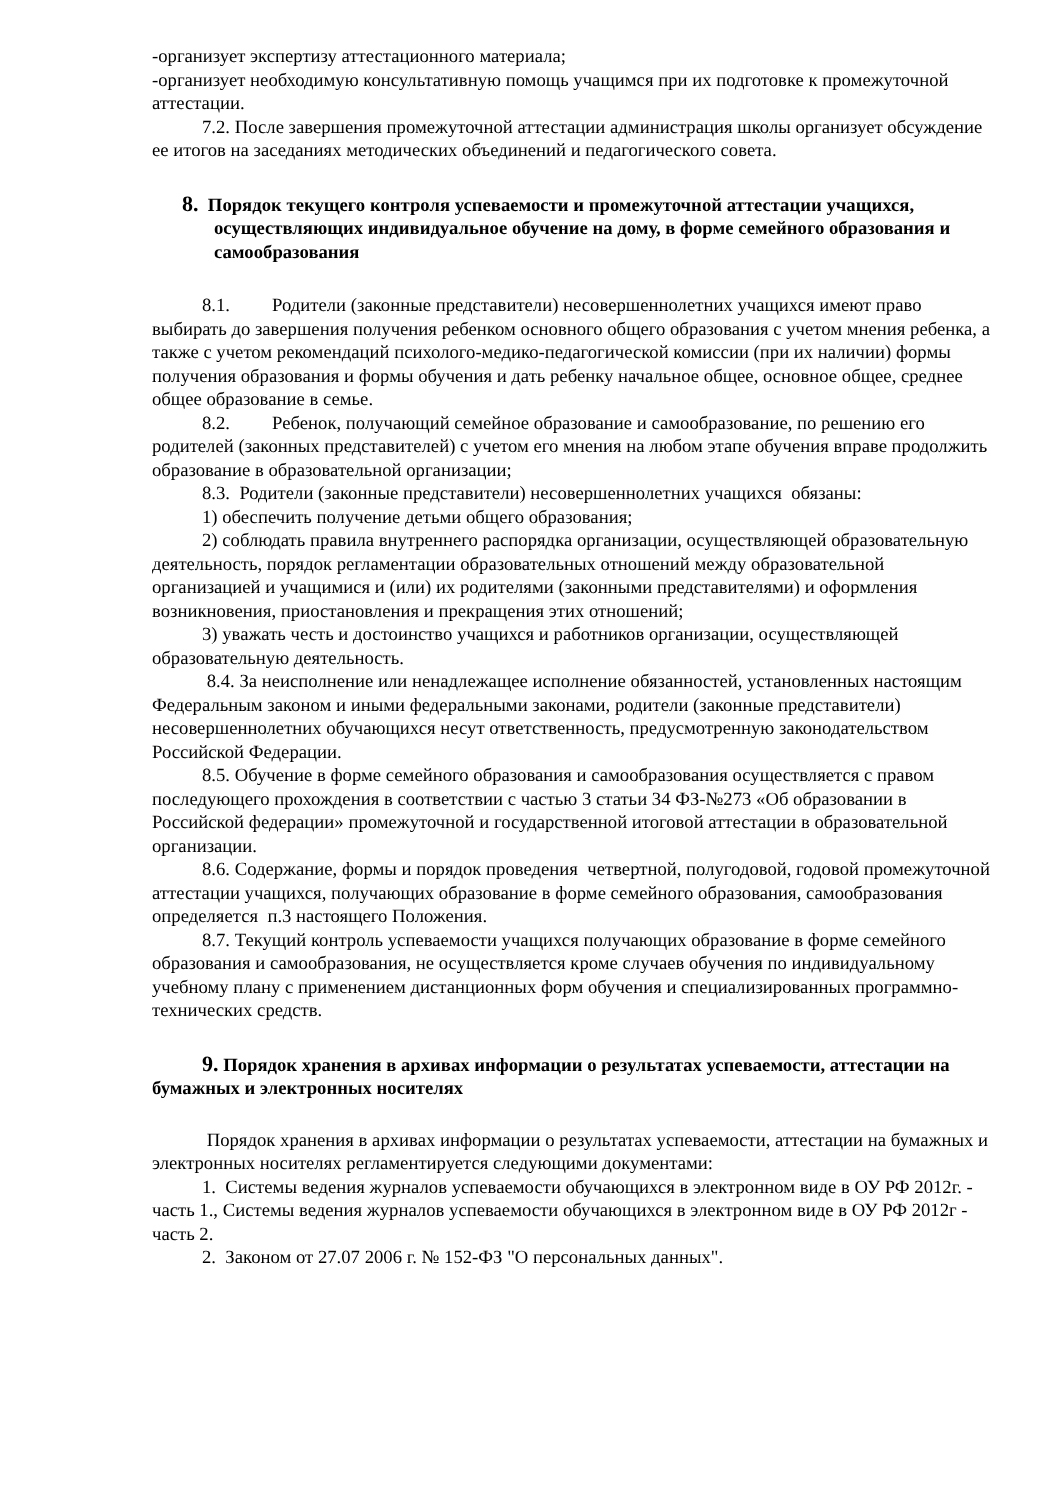-организует экспертизу аттестационного материала;
-организует необходимую консультативную помощь учащимся при их подготовке к промежуточной аттестации.
7.2. После завершения промежуточной аттестации администрация школы организует обсуждение ее итогов на заседаниях методических объединений и педагогического совета.
8. Порядок текущего контроля успеваемости и промежуточной аттестации учащихся, осуществляющих индивидуальное обучение на дому, в форме семейного образования и самообразования
8.1. Родители (законные представители) несовершеннолетних учащихся имеют право выбирать до завершения получения ребенком основного общего образования с учетом мнения ребенка, а также с учетом рекомендаций психолого-медико-педагогической комиссии (при их наличии) формы получения образования и формы обучения и дать ребенку начальное общее, основное общее, среднее общее образование в семье.
8.2. Ребенок, получающий семейное образование и самообразование, по решению его родителей (законных представителей) с учетом его мнения на любом этапе обучения вправе продолжить образование в образовательной организации;
8.3. Родители (законные представители) несовершеннолетних учащихся обязаны:
1) обеспечить получение детьми общего образования;
2) соблюдать правила внутреннего распорядка организации, осуществляющей образовательную деятельность, порядок регламентации образовательных отношений между образовательной организацией и учащимися и (или) их родителями (законными представителями) и оформления возникновения, приостановления и прекращения этих отношений;
3) уважать честь и достоинство учащихся и работников организации, осуществляющей образовательную деятельность.
8.4. За неисполнение или ненадлежащее исполнение обязанностей, установленных настоящим Федеральным законом и иными федеральными законами, родители (законные представители) несовершеннолетних обучающихся несут ответственность, предусмотренную законодательством Российской Федерации.
8.5. Обучение в форме семейного образования и самообразования осуществляется с правом последующего прохождения в соответствии с частью 3 статьи 34 ФЗ-№273 «Об образовании в Российской федерации» промежуточной и государственной итоговой аттестации в образовательной организации.
8.6. Содержание, формы и порядок проведения четвертной, полугодовой, годовой промежуточной аттестации учащихся, получающих образование в форме семейного образования, самообразования определяется п.3 настоящего Положения.
8.7. Текущий контроль успеваемости учащихся получающих образование в форме семейного образования и самообразования, не осуществляется кроме случаев обучения по индивидуальному учебному плану с применением дистанционных форм обучения и специализированных программно-технических средств.
9. Порядок хранения в архивах информации о результатах успеваемости, аттестации на бумажных и электронных носителях
Порядок хранения в архивах информации о результатах успеваемости, аттестации на бумажных и электронных носителях регламентируется следующими документами:
1. Системы ведения журналов успеваемости обучающихся в электронном виде в ОУ РФ 2012г. - часть 1., Системы ведения журналов успеваемости обучающихся в электронном виде в ОУ РФ 2012г - часть 2.
2. Законом от 27.07 2006 г. № 152-ФЗ "О персональных данных".